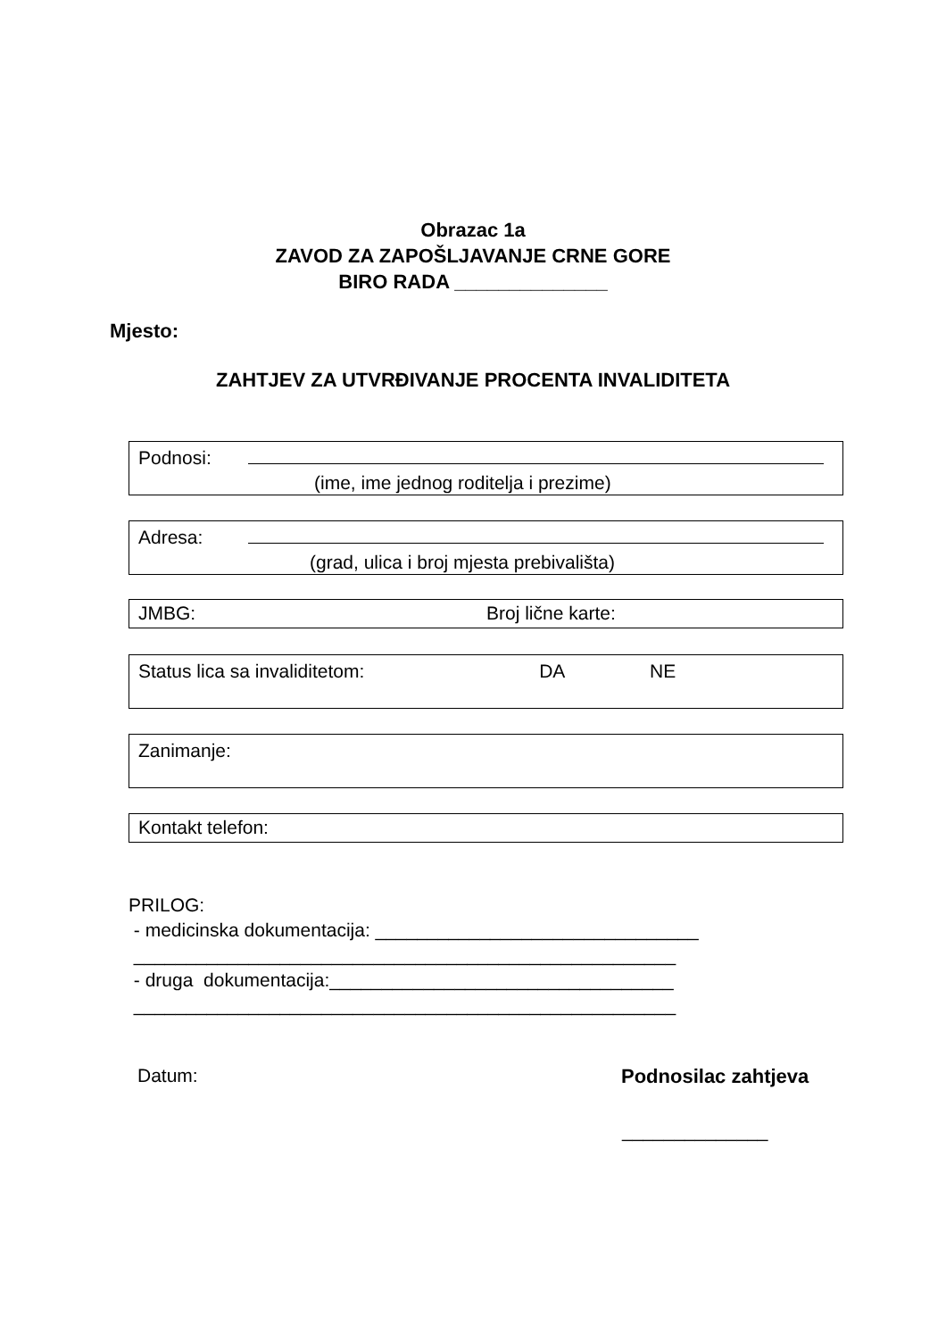Obrazac 1a
ZAVOD ZA ZAPOŠLJAVANJE CRNE GORE
BIRO RADA ______________
Mjesto:
ZAHTJEV ZA UTVRĐIVANJE PROCENTA INVALIDITETA
Podnosi:
(ime, ime jednog roditelja i prezime)
Adresa:
(grad, ulica i broj mjesta prebivališta)
JMBG: Broj lične karte:
Status lica sa invaliditetom: DA NE
Zanimanje:
Kontakt telefon:
PRILOG:
- medicinska dokumentacija: _______________________________
____________________________________________________
- druga dokumentacija:_________________________________
____________________________________________________
Datum: Podnosilac zahtjeva
______________